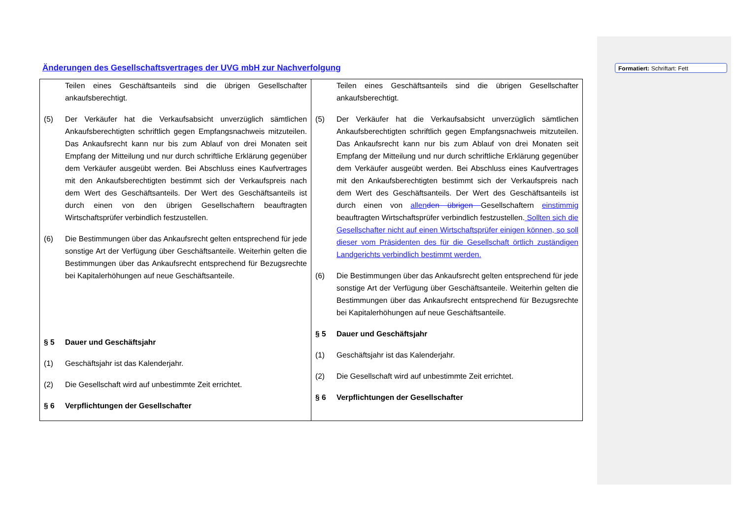Änderungen des Gesellschaftsvertrages der UVG mbH zur Nachverfolgung
Formatiert: Schriftart: Fett
| Teilen eines Geschäftsanteils sind die übrigen Gesellschafter ankaufsberechtigt. (5) Der Verkäufer hat die Verkaufsabsicht unverzüglich sämtlichen Ankaufsberechtigten schriftlich gegen Empfangsnachweis mitzuteilen. Das Ankaufsrecht kann nur bis zum Ablauf von drei Monaten seit Empfang der Mitteilung und nur durch schriftliche Erklärung gegenüber dem Verkäufer ausgeübt werden. Bei Abschluss eines Kaufvertrages mit den Ankaufsberechtigten bestimmt sich der Verkaufspreis nach dem Wert des Geschäftsanteils. Der Wert des Geschäftsanteils ist durch einen von den übrigen Gesellschaftern beauftragten Wirtschaftsprüfer verbindlich festzustellen. (6) Die Bestimmungen über das Ankaufsrecht gelten entsprechend für jede sonstige Art der Verfügung über Geschäftsanteile. Weiterhin gelten die Bestimmungen über das Ankaufsrecht entsprechend für Bezugsrechte bei Kapitalerhöhungen auf neue Geschäftsanteile. § 5 Dauer und Geschäftsjahr (1) Geschäftsjahr ist das Kalenderjahr. (2) Die Gesellschaft wird auf unbestimmte Zeit errichtet. § 6 Verpflichtungen der Gesellschafter | Teilen eines Geschäftsanteils sind die übrigen Gesellschafter ankaufsberechtigt. (5) Der Verkäufer hat die Verkaufsabsicht unverzüglich sämtlichen Ankaufsberechtigten schriftlich gegen Empfangsnachweis mitzuteilen. Das Ankaufsrecht kann nur bis zum Ablauf von drei Monaten seit Empfang der Mitteilung und nur durch schriftliche Erklärung gegenüber dem Verkäufer ausgeübt werden. Bei Abschluss eines Kaufvertrages mit den Ankaufsberechtigten bestimmt sich der Verkaufspreis nach dem Wert des Geschäftsanteils. Der Wert des Geschäftsanteils ist durch einen von allen den übrigen Gesellschaftern einstimmig beauftragten Wirtschaftsprüfer verbindlich festzustellen. Sollten sich die Gesellschafter nicht auf einen Wirtschaftsprüfer einigen können, so soll dieser vom Präsidenten des für die Gesellschaft örtlich zuständigen Landgerichts verbindlich bestimmt werden. (6) Die Bestimmungen über das Ankaufsrecht gelten entsprechend für jede sonstige Art der Verfügung über Geschäftsanteile. Weiterhin gelten die Bestimmungen über das Ankaufsrecht entsprechend für Bezugsrechte bei Kapitalerhöhungen auf neue Geschäftsanteile. § 5 Dauer und Geschäftsjahr (1) Geschäftsjahr ist das Kalenderjahr. (2) Die Gesellschaft wird auf unbestimmte Zeit errichtet. § 6 Verpflichtungen der Gesellschafter |